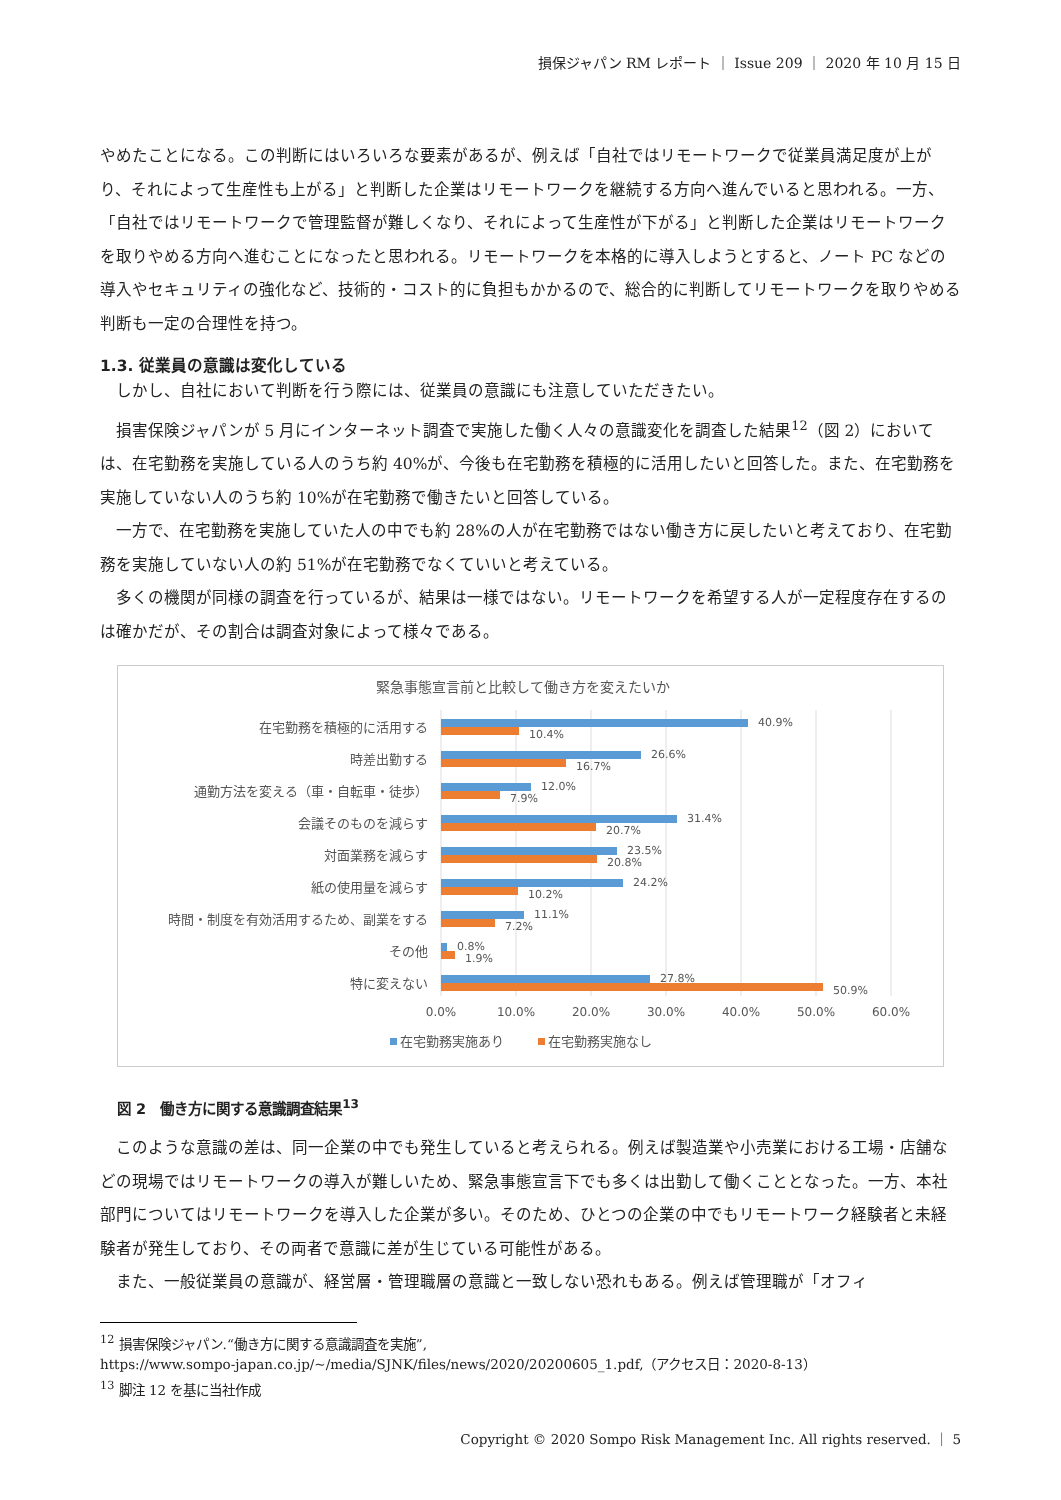損保ジャパン RM レポート ｜ Issue 209 ｜ 2020 年 10 月 15 日
やめたことになる。この判断にはいろいろな要素があるが、例えば「自社ではリモートワークで従業員満足度が上がり、それによって生産性も上がる」と判断した企業はリモートワークを継続する方向へ進んでいると思われる。一方、「自社ではリモートワークで管理監督が難しくなり、それによって生産性が下がる」と判断した企業はリモートワークを取りやめる方向へ進むことになったと思われる。リモートワークを本格的に導入しようとすると、ノート PC などの導入やセキュリティの強化など、技術的・コスト的に負担もかかるので、総合的に判断してリモートワークを取りやめる判断も一定の合理性を持つ。
1.3. 従業員の意識は変化している
しかし、自社において判断を行う際には、従業員の意識にも注意していただきたい。
損害保険ジャパンが 5 月にインターネット調査で実施した働く人々の意識変化を調査した結果<sup>12</sup>（図 2）においては、在宅勤務を実施している人のうち約 40%が、今後も在宅勤務を積極的に活用したいと回答した。また、在宅勤務を実施していない人のうち約 10%が在宅勤務で働きたいと回答している。
一方で、在宅勤務を実施していた人の中でも約 28%の人が在宅勤務ではない働き方に戻したいと考えており、在宅勤務を実施していない人の約 51%が在宅勤務でなくていいと考えている。
多くの機関が同様の調査を行っているが、結果は一様ではない。リモートワークを希望する人が一定程度存在するのは確かだが、その割合は調査対象によって様々である。
緊急事態宣言前と比較して働き方を変えたいか
在宅勤務を積極的に活用する
時差出勤する
通勤方法を変える（車・自転車・徒歩）
会議そのものを減らす
対面業務を減らす
紙の使用量を減らす
時間・制度を有効活用するため、副業をする
その他
特に変えない
40.9%
10.4%
26.6%
16.7%
12.0%
7.9%
31.4%
20.7%
23.5%
20.8%
24.2%
10.2%
11.1%
7.2%
0.8%
1.9%
27.8%
50.9%
0.0%
10.0%
20.0%
30.0%
40.0%
50.0%
60.0%
在宅勤務実施あり
在宅勤務実施なし
図 2　働き方に関する意識調査結果<sup>13</sup>
このような意識の差は、同一企業の中でも発生していると考えられる。例えば製造業や小売業における工場・店舗などの現場ではリモートワークの導入が難しいため、緊急事態宣言下でも多くは出勤して働くこととなった。一方、本社部門についてはリモートワークを導入した企業が多い。そのため、ひとつの企業の中でもリモートワーク経験者と未経験者が発生しており、その両者で意識に差が生じている可能性がある。
また、一般従業員の意識が、経営層・管理職層の意識と一致しない恐れもある。例えば管理職が「オフィ
<sup>12</sup> 損害保険ジャパン.“働き方に関する意識調査を実施”,
https://www.sompo-japan.co.jp/~/media/SJNK/files/news/2020/20200605_1.pdf,（アクセス日：2020-8-13）
<sup>13</sup> 脚注 12 を基に当社作成
Copyright © 2020 Sompo Risk Management Inc. All rights reserved. ｜ 5